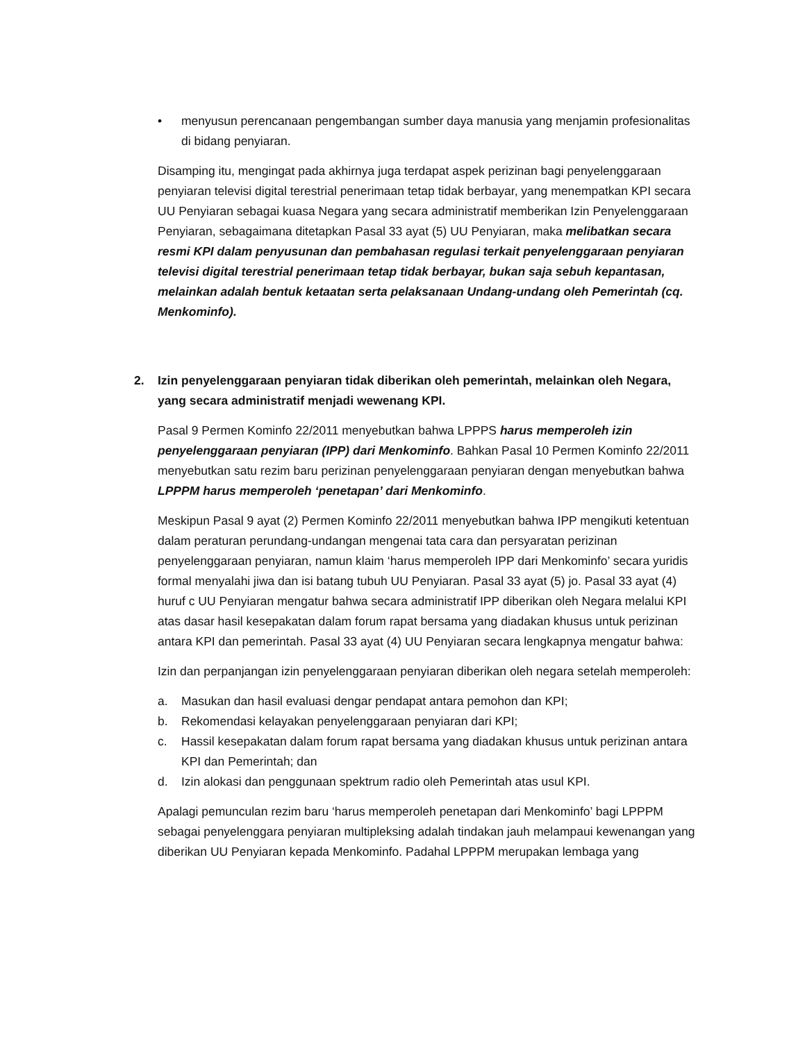• menyusun perencanaan pengembangan sumber daya manusia yang menjamin profesionalitas di bidang penyiaran.
Disamping itu, mengingat pada akhirnya juga terdapat aspek perizinan bagi penyelenggaraan penyiaran televisi digital terestrial penerimaan tetap tidak berbayar, yang menempatkan KPI secara UU Penyiaran sebagai kuasa Negara yang secara administratif memberikan Izin Penyelenggaraan Penyiaran, sebagaimana ditetapkan Pasal 33 ayat (5) UU Penyiaran, maka melibatkan secara resmi KPI dalam penyusunan dan pembahasan regulasi terkait penyelenggaraan penyiaran televisi digital terestrial penerimaan tetap tidak berbayar, bukan saja sebuh kepantasan, melainkan adalah bentuk ketaatan serta pelaksanaan Undang-undang oleh Pemerintah (cq. Menkominfo).
2. Izin penyelenggaraan penyiaran tidak diberikan oleh pemerintah, melainkan oleh Negara, yang secara administratif menjadi wewenang KPI.
Pasal 9 Permen Kominfo 22/2011 menyebutkan bahwa LPPPS harus memperoleh izin penyelenggaraan penyiaran (IPP) dari Menkominfo. Bahkan Pasal 10 Permen Kominfo 22/2011 menyebutkan satu rezim baru perizinan penyelenggaraan penyiaran dengan menyebutkan bahwa LPPPM harus memperoleh ‘penetapan’ dari Menkominfo.
Meskipun Pasal 9 ayat (2) Permen Kominfo 22/2011 menyebutkan bahwa IPP mengikuti ketentuan dalam peraturan perundang-undangan mengenai tata cara dan persyaratan perizinan penyelenggaraan penyiaran, namun klaim ‘harus memperoleh IPP dari Menkominfo’ secara yuridis formal menyalahi jiwa dan isi batang tubuh UU Penyiaran. Pasal 33 ayat (5) jo. Pasal 33 ayat (4) huruf c UU Penyiaran mengatur bahwa secara administratif IPP diberikan oleh Negara melalui KPI atas dasar hasil kesepakatan dalam forum rapat bersama yang diadakan khusus untuk perizinan antara KPI dan pemerintah. Pasal 33 ayat (4) UU Penyiaran secara lengkapnya mengatur bahwa:
Izin dan perpanjangan izin penyelenggaraan penyiaran diberikan oleh negara setelah memperoleh:
a. Masukan dan hasil evaluasi dengar pendapat antara pemohon dan KPI;
b. Rekomendasi kelayakan penyelenggaraan penyiaran dari KPI;
c. Hassil kesepakatan dalam forum rapat bersama yang diadakan khusus untuk perizinan antara KPI dan Pemerintah; dan
d. Izin alokasi dan penggunaan spektrum radio oleh Pemerintah atas usul KPI.
Apalagi pemunculan rezim baru ‘harus memperoleh penetapan dari Menkominfo’ bagi LPPPM sebagai penyelenggara penyiaran multipleksing adalah tindakan jauh melampaui kewenangan yang diberikan UU Penyiaran kepada Menkominfo. Padahal LPPPM merupakan lembaga yang